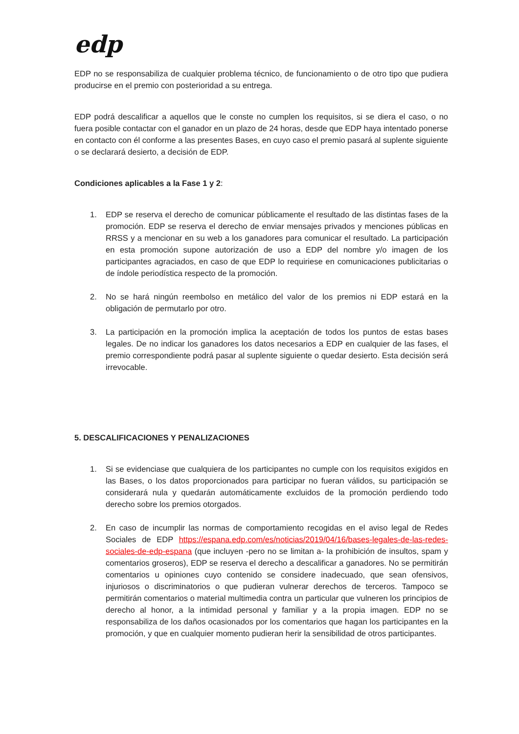edp
EDP no se responsabiliza de cualquier problema técnico, de funcionamiento o de otro tipo que pudiera producirse en el premio con posterioridad a su entrega.
EDP podrá descalificar a aquellos que le conste no cumplen los requisitos, si se diera el caso, o no fuera posible contactar con el ganador en un plazo de 24 horas, desde que EDP haya intentado ponerse en contacto con él conforme a las presentes Bases, en cuyo caso el premio pasará al suplente siguiente o se declarará desierto, a decisión de EDP.
Condiciones aplicables a la Fase 1 y 2:
1. EDP se reserva el derecho de comunicar públicamente el resultado de las distintas fases de la promoción. EDP se reserva el derecho de enviar mensajes privados y menciones públicas en RRSS y a mencionar en su web a los ganadores para comunicar el resultado. La participación en esta promoción supone autorización de uso a EDP del nombre y/o imagen de los participantes agraciados, en caso de que EDP lo requiriese en comunicaciones publicitarias o de índole periodística respecto de la promoción.
2. No se hará ningún reembolso en metálico del valor de los premios ni EDP estará en la obligación de permutarlo por otro.
3. La participación en la promoción implica la aceptación de todos los puntos de estas bases legales. De no indicar los ganadores los datos necesarios a EDP en cualquier de las fases, el premio correspondiente podrá pasar al suplente siguiente o quedar desierto. Esta decisión será irrevocable.
5. DESCALIFICACIONES Y PENALIZACIONES
1. Si se evidenciase que cualquiera de los participantes no cumple con los requisitos exigidos en las Bases, o los datos proporcionados para participar no fueran válidos, su participación se considerará nula y quedarán automáticamente excluidos de la promoción perdiendo todo derecho sobre los premios otorgados.
2. En caso de incumplir las normas de comportamiento recogidas en el aviso legal de Redes Sociales de EDP https://espana.edp.com/es/noticias/2019/04/16/bases-legales-de-las-redes-sociales-de-edp-espana (que incluyen -pero no se limitan a- la prohibición de insultos, spam y comentarios groseros), EDP se reserva el derecho a descalificar a ganadores. No se permitirán comentarios u opiniones cuyo contenido se considere inadecuado, que sean ofensivos, injuriosos o discriminatorios o que pudieran vulnerar derechos de terceros. Tampoco se permitirán comentarios o material multimedia contra un particular que vulneren los principios de derecho al honor, a la intimidad personal y familiar y a la propia imagen. EDP no se responsabiliza de los daños ocasionados por los comentarios que hagan los participantes en la promoción, y que en cualquier momento pudieran herir la sensibilidad de otros participantes.